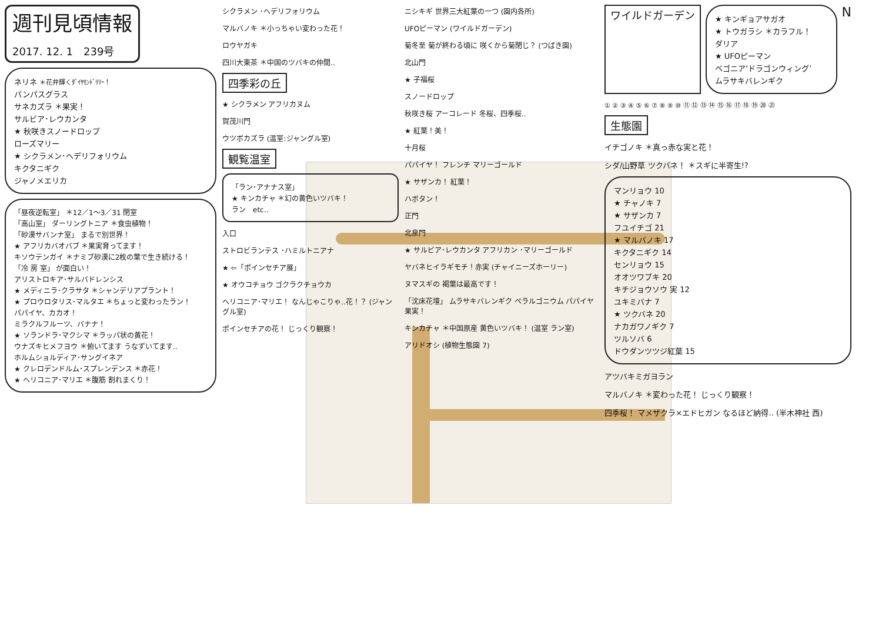週刊見頃情報
2017. 12. 1　239号
ネリネ ＊花弁輝くﾀﾞｲﾔﾓﾝﾄﾞﾘﾘｰ！
パンパスグラス
サネカズラ ＊果実！
サルビア･レウカンタ
★ 秋咲きスノードロップ
ローズマリー
★ シクラメン･ヘデリフォリウム
キクタニギク
ジャノメエリカ
「昼夜逆転室」 ＊12／1～3／31 閉室
「高山室」 ダーリングトニア ＊食虫植物！
「砂漠サバンナ室」 まるで別世界！
★ アフリカバオバブ ＊果実育ってます！
キソウテンガイ ＊ナミブ砂漠に2枚の葉で生き続ける！
「冷 房 室」 が面白い！
アリストロキア･サルバドレンシス
★ メディニラ･クラサタ ＊シャンデリアプラント！
★ プロウロタリス･マルタエ ＊ちょっと変わったラン！
パパイヤ、カカオ！
ミラクルフルーツ、バナナ！
★ ソランドラ･マクシマ ＊ラッパ状の黄花！
ウナズキヒメフヨウ ＊俯いてます うなずいてます‥
ホルムショルディア･サングイネア
★ クレロデンドルム･スプレンデンス ＊赤花！
★ ヘリコニア･マリエ ＊腹筋 割れまくり！
シクラメン ･ヘデリフォリウム
マルバノキ ＊小っちゃい変わった花！
ロウヤガキ
四川大東茶 ＊中国のツバキの仲間‥
四季彩の丘
★ シクラメン アフリカヌム
賀茂川門
ウツボカズラ (温室:ジャングル室)
観覧温室
「ラン･アナナス室」
★ キンカチャ ＊幻の黄色いツバキ！
ラン　etc‥
入口
ストロビランテス ･ハミルトニアナ
★ ⇦「ポインセチア展」
★ オウコチョウ ゴクラクチョウカ
ヘリコニア･マリエ！ なんじゃこりゃ‥花！？ (ジャングル室)
ポインセチアの花！ じっくり観察！
ニシキギ 世界三大紅葉の一つ (園内各所)
UFOピーマン (ワイルドガーデン)
菊冬至 菊が終わる頃に 咲くから菊閉じ？ (つばき園)
北山門
★ 子福桜
スノードロップ
秋咲き桜 アーコレード 冬桜、四季桜‥
★ 紅葉！美！
十月桜
パパイヤ！ フレンチ マリーゴールド
★ サザンカ！ 紅葉！
ハボタン！
正門
北泉門
★ サルビア･レウカンタ アフリカン ･マリーゴールド
ヤバネヒイラギモチ！赤実 (チャイニーズホーリー)
ヌマスギの 褐葉は最高です！
「沈床花壇」 ムラサキバレンギク ペラルゴニウム パパイヤ 果実！
キンカチャ ＊中国原産 黄色いツバキ！ (温室 ラン室)
アリドオシ (植物生態園 7)
ワイルドガーデン
★ キンギョアサガオ
★ トウガラシ ＊カラフル！
ダリア
★ UFOピーマン
ベゴニア‘ドラゴンウィング’
ムラサキバレンギク
N
① ② ③ ④ ⑤ ⑥ ⑦ ⑧ ⑨ ⑩ ⑪ ⑫ ⑬ ⑭ ⑮ ⑯ ⑰ ⑱ ⑲ ⑳ ㉑
生態園
イチゴノキ ＊真っ赤な実と花！
シダ/山野草 ツクバネ！ ＊スギに半寄生!?
マンリョウ 10
★ チャノキ 7
★ サザンカ 7
フユイチゴ 21
★ マルバノキ 17
キクタニギク 14
センリョウ 15
オオツワブキ 20
キチジョウソウ 実 12
ユキミバナ 7
★ ツクバネ 20
ナカガワノギク 7
ツルソバ 6
ドウダンツツジ紅葉 15
アツバキミガヨラン
マルバノキ ＊変わった花！ じっくり観察！
四季桜！ マメザクラ×エドヒガン なるほど納得‥ (半木神社 西)